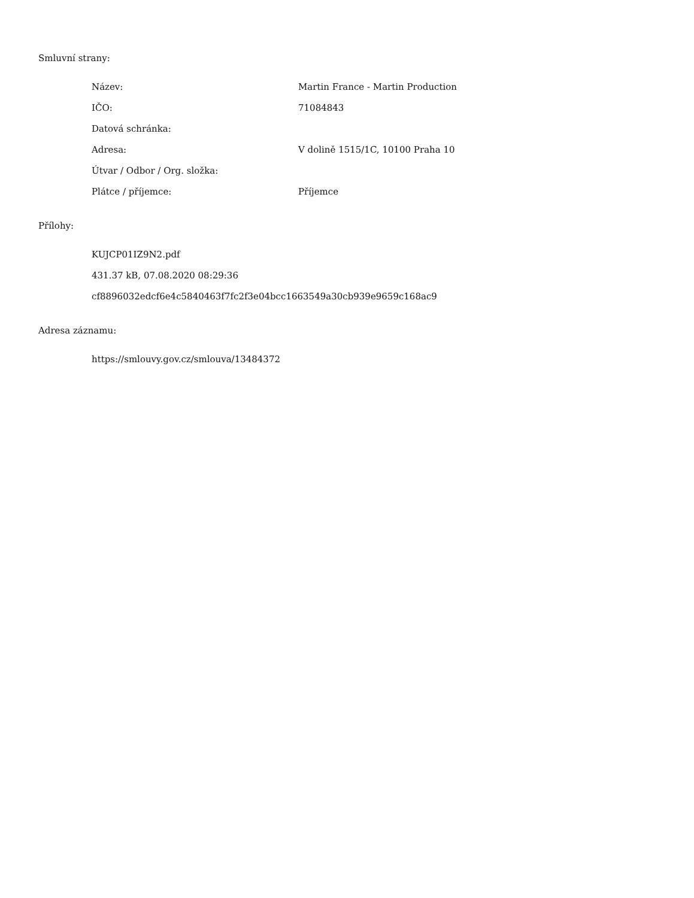Smluvní strany:
| Název: | Martin France - Martin Production |
| IČO: | 71084843 |
| Datová schránka: | |
| Adresa: | V dolině 1515/1C, 10100 Praha 10 |
| Útvar / Odbor / Org. složka: | |
| Plátce / příjemce: | Příjemce |
Přílohy:
KUJCP01IZ9N2.pdf
431.37 kB, 07.08.2020 08:29:36
cf8896032edcf6e4c5840463f7fc2f3e04bcc1663549a30cb939e9659c168ac9
Adresa záznamu:
https://smlouvy.gov.cz/smlouva/13484372